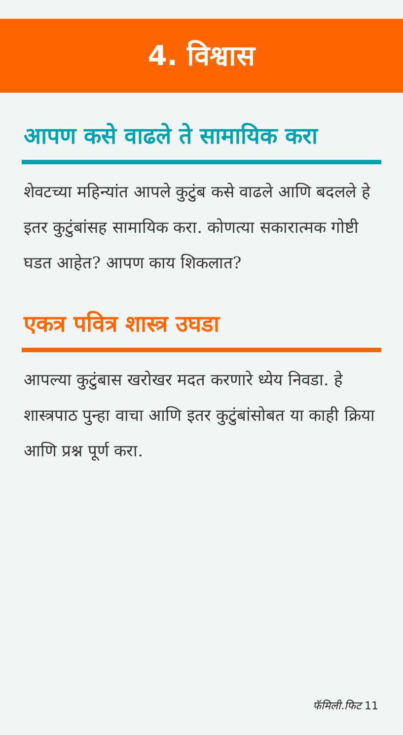4. विश्वास
आपण कसे वाढले ते सामायिक करा
शेवटच्या महिन्यांत आपले कुटुंब कसे वाढले आणि बदलले हे इतर कुटुंबांसह सामायिक करा. कोणत्या सकारात्मक गोष्टी घडत आहेत? आपण काय शिकलात?
एकत्र पवित्र शास्त्र उघडा
आपल्या कुटुंबास खरोखर मदत करणारे ध्येय निवडा. हे शास्त्रपाठ पुन्हा वाचा आणि इतर कुटुंबांसोबत या काही क्रिया आणि प्रश्न पूर्ण करा.
फॅमिली.फिट 11